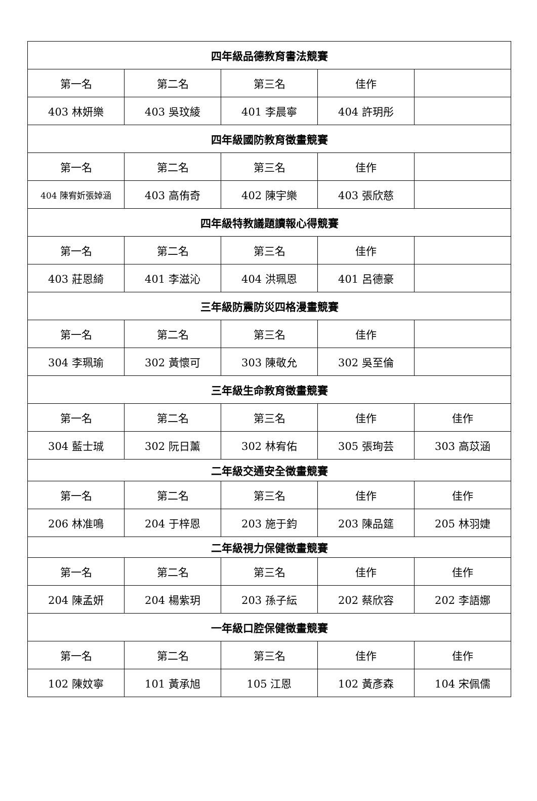| 四年級品德教育書法競賽 | | | | |
| --- | --- | --- | --- | --- |
| 第一名 | 第二名 | 第三名 | 佳作 | |
| 403 林妍樂 | 403 吳玟綾 | 401 李晨寧 | 404 許玥彤 | |
| 四年級國防教育徵畫競賽 | | | | |
| 第一名 | 第二名 | 第三名 | 佳作 | |
| 404 陳宥妡張婥涵 | 403 高侑奇 | 402 陳宇樂 | 403 張欣慈 | |
| 四年級特教議題讀報心得競賽 | | | | |
| 第一名 | 第二名 | 第三名 | 佳作 | |
| 403 莊恩綺 | 401 李滋沁 | 404 洪珮恩 | 401 呂德豪 | |
| 三年級防震防災四格漫畫競賽 | | | | |
| 第一名 | 第二名 | 第三名 | 佳作 | |
| 304 李珮瑜 | 302 黃懷可 | 303 陳敬允 | 302 吳至倫 | |
| 三年級生命教育徵畫競賽 | | | | |
| 第一名 | 第二名 | 第三名 | 佳作 | 佳作 |
| 304 藍士珹 | 302 阮日薰 | 302 林宥佑 | 305 張珣芸 | 303 高苡涵 |
| 二年級交通安全徵畫競賽 | | | | |
| 第一名 | 第二名 | 第三名 | 佳作 | 佳作 |
| 206 林准鳴 | 204 于梓恩 | 203 施于鈞 | 203 陳品筵 | 205 林羽婕 |
| 二年級視力保健徵畫競賽 | | | | |
| 第一名 | 第二名 | 第三名 | 佳作 | 佳作 |
| 204 陳孟妍 | 204 楊紫玥 | 203 孫子紜 | 202 蔡欣容 | 202 李語娜 |
| 一年級口腔保健徵畫競賽 | | | | |
| 第一名 | 第二名 | 第三名 | 佳作 | 佳作 |
| 102 陳妏寧 | 101 黃承旭 | 105 江恩 | 102 黃彥森 | 104 宋佩儒 |